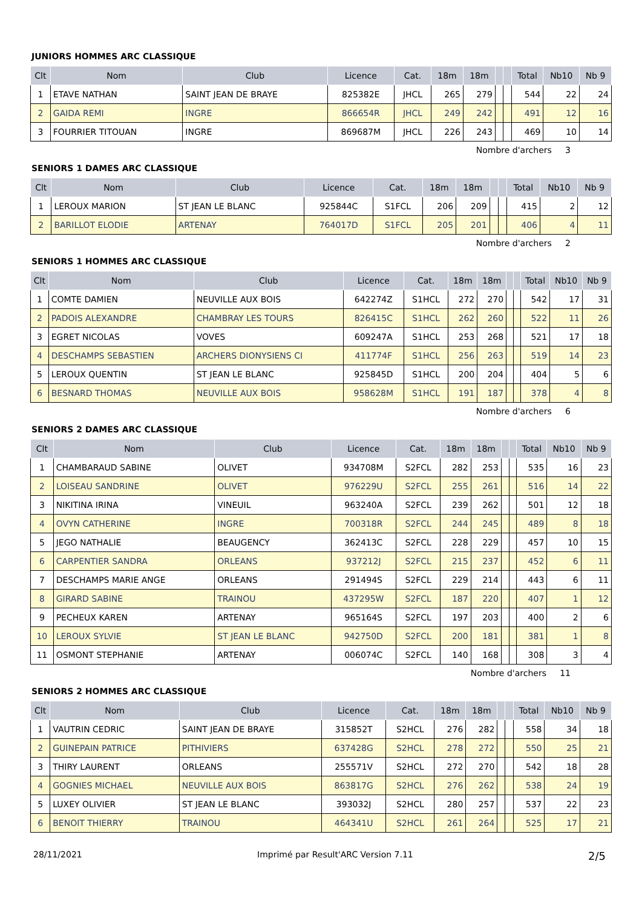JUNIORS HOMMES ARC CLASSIQUE
| Clt | Nom | Club | Licence | Cat. | 18m | 18m | | | Total | Nb10 | Nb 9 |
| --- | --- | --- | --- | --- | --- | --- | --- | --- | --- | --- | --- |
| 1 | ETAVE NATHAN | SAINT JEAN DE BRAYE | 825382E | JHCL | 265 | 279 | | | 544 | 22 | 24 |
| 2 | GAIDA REMI | INGRE | 866654R | JHCL | 249 | 242 | | | 491 | 12 | 16 |
| 3 | FOURRIER TITOUAN | INGRE | 869687M | JHCL | 226 | 243 | | | 469 | 10 | 14 |
Nombre d'archers 3
SENIORS 1 DAMES ARC CLASSIQUE
| Clt | Nom | Club | Licence | Cat. | 18m | 18m | | | Total | Nb10 | Nb 9 |
| --- | --- | --- | --- | --- | --- | --- | --- | --- | --- | --- | --- |
| 1 | LEROUX MARION | ST JEAN LE BLANC | 925844C | S1FCL | 206 | 209 | | | 415 | 2 | 12 |
| 2 | BARILLOT ELODIE | ARTENAY | 764017D | S1FCL | 205 | 201 | | | 406 | 4 | 11 |
Nombre d'archers 2
SENIORS 1 HOMMES ARC CLASSIQUE
| Clt | Nom | Club | Licence | Cat. | 18m | 18m | | | Total | Nb10 | Nb 9 |
| --- | --- | --- | --- | --- | --- | --- | --- | --- | --- | --- | --- |
| 1 | COMTE DAMIEN | NEUVILLE AUX BOIS | 642274Z | S1HCL | 272 | 270 | | | 542 | 17 | 31 |
| 2 | PADOIS ALEXANDRE | CHAMBRAY LES TOURS | 826415C | S1HCL | 262 | 260 | | | 522 | 11 | 26 |
| 3 | EGRET NICOLAS | VOVES | 609247A | S1HCL | 253 | 268 | | | 521 | 17 | 18 |
| 4 | DESCHAMPS SEBASTIEN | ARCHERS DIONYSIENS CI | 411774F | S1HCL | 256 | 263 | | | 519 | 14 | 23 |
| 5 | LEROUX QUENTIN | ST JEAN LE BLANC | 925845D | S1HCL | 200 | 204 | | | 404 | 5 | 6 |
| 6 | BESNARD THOMAS | NEUVILLE AUX BOIS | 958628M | S1HCL | 191 | 187 | | | 378 | 4 | 8 |
Nombre d'archers 6
SENIORS 2 DAMES ARC CLASSIQUE
| Clt | Nom | Club | Licence | Cat. | 18m | 18m | | | Total | Nb10 | Nb 9 |
| --- | --- | --- | --- | --- | --- | --- | --- | --- | --- | --- | --- |
| 1 | CHAMBARAUD SABINE | OLIVET | 934708M | S2FCL | 282 | 253 | | | 535 | 16 | 23 |
| 2 | LOISEAU SANDRINE | OLIVET | 976229U | S2FCL | 255 | 261 | | | 516 | 14 | 22 |
| 3 | NIKITINA IRINA | VINEUIL | 963240A | S2FCL | 239 | 262 | | | 501 | 12 | 18 |
| 4 | OVYN CATHERINE | INGRE | 700318R | S2FCL | 244 | 245 | | | 489 | 8 | 18 |
| 5 | JEGO NATHALIE | BEAUGENCY | 362413C | S2FCL | 228 | 229 | | | 457 | 10 | 15 |
| 6 | CARPENTIER SANDRA | ORLEANS | 937212J | S2FCL | 215 | 237 | | | 452 | 6 | 11 |
| 7 | DESCHAMPS MARIE ANGE | ORLEANS | 291494S | S2FCL | 229 | 214 | | | 443 | 6 | 11 |
| 8 | GIRARD SABINE | TRAINOU | 437295W | S2FCL | 187 | 220 | | | 407 | 1 | 12 |
| 9 | PECHEUX KAREN | ARTENAY | 965164S | S2FCL | 197 | 203 | | | 400 | 2 | 6 |
| 10 | LEROUX SYLVIE | ST JEAN LE BLANC | 942750D | S2FCL | 200 | 181 | | | 381 | 1 | 8 |
| 11 | OSMONT STEPHANIE | ARTENAY | 006074C | S2FCL | 140 | 168 | | | 308 | 3 | 4 |
Nombre d'archers 11
SENIORS 2 HOMMES ARC CLASSIQUE
| Clt | Nom | Club | Licence | Cat. | 18m | 18m | | | Total | Nb10 | Nb 9 |
| --- | --- | --- | --- | --- | --- | --- | --- | --- | --- | --- | --- |
| 1 | VAUTRIN CEDRIC | SAINT JEAN DE BRAYE | 315852T | S2HCL | 276 | 282 | | | 558 | 34 | 18 |
| 2 | GUINEPAIN PATRICE | PITHIVIERS | 637428G | S2HCL | 278 | 272 | | | 550 | 25 | 21 |
| 3 | THIRY LAURENT | ORLEANS | 255571V | S2HCL | 272 | 270 | | | 542 | 18 | 28 |
| 4 | GOGNIES MICHAEL | NEUVILLE AUX BOIS | 863817G | S2HCL | 276 | 262 | | | 538 | 24 | 19 |
| 5 | LUXEY OLIVIER | ST JEAN LE BLANC | 393032J | S2HCL | 280 | 257 | | | 537 | 22 | 23 |
| 6 | BENOIT THIERRY | TRAINOU | 464341U | S2HCL | 261 | 264 | | | 525 | 17 | 21 |
28/11/2021 Imprimé par Result'ARC Version 7.11 2/5